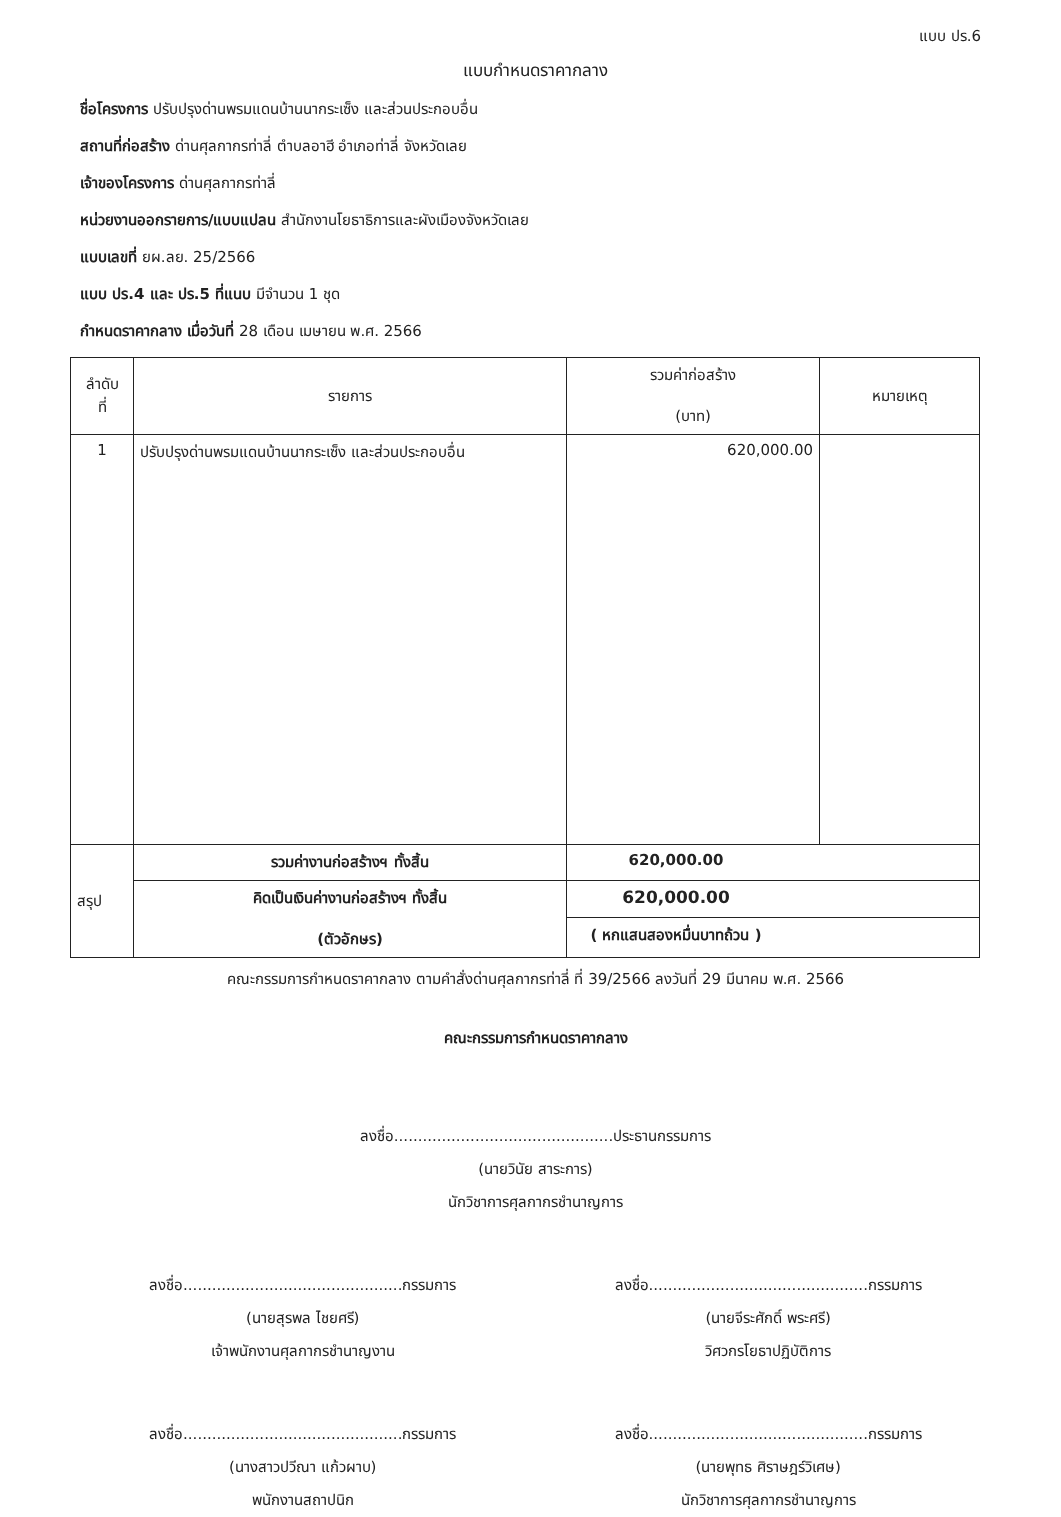แบบ ปร.6
แบบกำหนดราคากลาง
ชื่อโครงการ ปรับปรุงด่านพรมแดนบ้านนากระเซ็ง และส่วนประกอบอื่น
สถานที่ก่อสร้าง ด่านศุลกากรท่าลี่ ตำบลอาฮี อำเภอท่าลี่ จังหวัดเลย
เจ้าของโครงการ ด่านศุลกากรท่าลี่
หน่วยงานออกรายการ/แบบแปลน สำนักงานโยธาธิการและผังเมืองจังหวัดเลย
แบบเลขที่ ยผ.ลย. 25/2566
แบบ ปร.4 และ ปร.5 ที่แนบ มีจำนวน 1 ชุด
กำหนดราคากลาง เมื่อวันที่ 28 เดือน เมษายน พ.ศ. 2566
| ลำดับ ที่ | รายการ | รวมค่าก่อสร้าง (บาท) | หมายเหตุ |
| --- | --- | --- | --- |
| 1 | ปรับปรุงด่านพรมแดนบ้านนากระเซ็ง และส่วนประกอบอื่น | 620,000.00 | |
| สรุป | รวมค่างานก่อสร้างฯ ทั้งสิ้น | 620,000.00 | |
| | คิดเป็นเงินค่างานก่อสร้างฯ ทั้งสิ้น (ตัวอักษร) | 620,000.00 | |
| | | ( หกแสนสองหมื่นบาทถ้วน ) | |
คณะกรรมการกำหนดราคากลาง ตามคำสั่งด่านศุลกากรท่าลี่ ที่ 39/2566 ลงวันที่ 29 มีนาคม พ.ศ. 2566
คณะกรรมการกำหนดราคากลาง
ลงชื่อ..............................................ประธานกรรมการ
(นายวินัย สาระการ)
นักวิชาการศุลกากรชำนาญการ
ลงชื่อ..............................................กรรมการ
(นายสุรพล ไชยศรี)
เจ้าพนักงานศุลกากรชำนาญงาน
ลงชื่อ..............................................กรรมการ
(นายจีระศักดิ์ พระศรี)
วิศวกรโยธาปฏิบัติการ
ลงชื่อ..............................................กรรมการ
(นางสาวปวีณา แก้วผาบ)
พนักงานสถาปนิก
ลงชื่อ..............................................กรรมการ
(นายพุทธ ศิราษฎร์วิเศษ)
นักวิชาการศุลกากรชำนาญการ